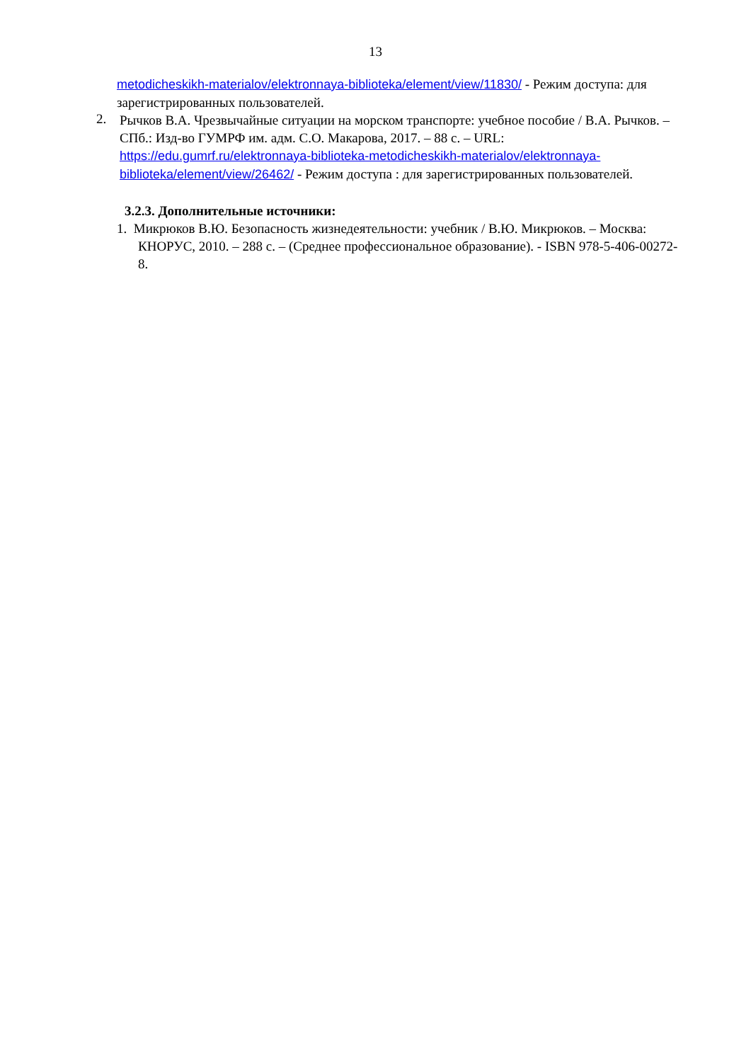13
metodicheskikh-materialov/elektronnaya-biblioteka/element/view/11830/ - Режим доступа: для зарегистрированных пользователей.
2.
Рычков В.А. Чрезвычайные ситуации на морском транспорте: учебное пособие / В.А. Рычков. – СПб.: Изд-во ГУМРФ им. адм. С.О. Макарова, 2017. – 88 с. – URL: https://edu.gumrf.ru/elektronnaya-biblioteka-metodicheskikh-materialov/elektronnaya-biblioteka/element/view/26462/ - Режим доступа : для зарегистрированных пользователей.
3.2.3. Дополнительные источники:
1. Микрюков В.Ю. Безопасность жизнедеятельности: учебник / В.Ю. Микрюков. – Москва: КНОРУС, 2010. – 288 с. – (Среднее профессиональное образование). - ISBN 978-5-406-00272-8.